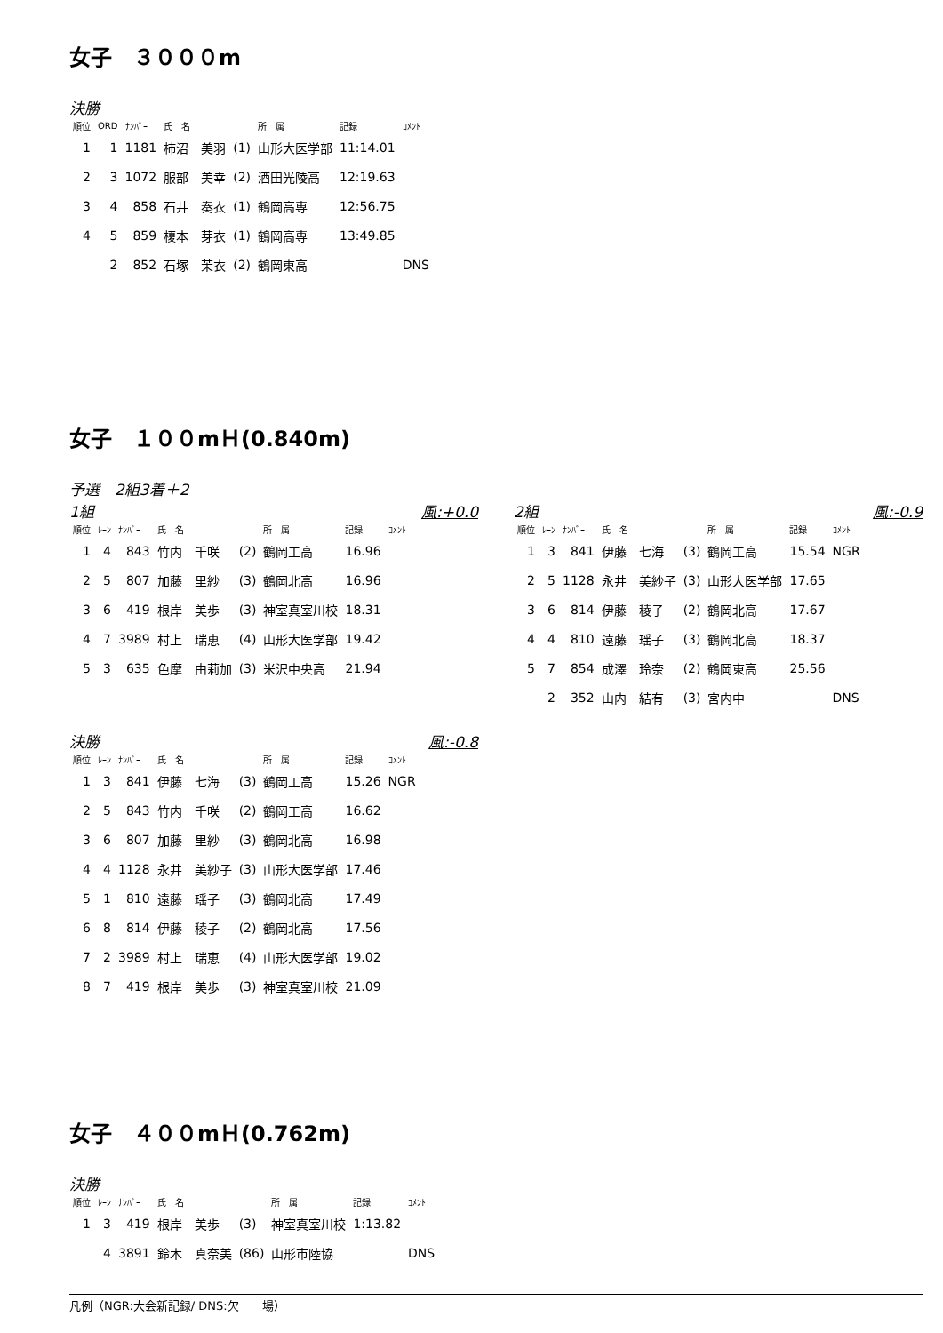女子　３０００m
決勝
| 順位 | ORD | ﾅﾝﾊﾞｰ | 氏 名 | | 所 属 | 記録 | ｺﾒﾝﾄ |
| --- | --- | --- | --- | --- | --- | --- | --- |
| 1 | 1 | 1181 | 柿沼 美羽 | (1) | 山形大医学部 | 11:14.01 | |
| 2 | 3 | 1072 | 服部 美幸 | (2) | 酒田光陵高 | 12:19.63 | |
| 3 | 4 | 858 | 石井 奏衣 | (1) | 鶴岡高専 | 12:56.75 | |
| 4 | 5 | 859 | 榎本 芽衣 | (1) | 鶴岡高専 | 13:49.85 | |
| | 2 | 852 | 石塚 茉衣 | (2) | 鶴岡東高 | | DNS |
女子　１００mＨ(0.840m)
予選　2組3着＋2
1組 風:+0.0
| 順位 | ﾚｰﾝ | ﾅﾝﾊﾞｰ | 氏 名 | | 所 属 | 記録 | ｺﾒﾝﾄ |
| --- | --- | --- | --- | --- | --- | --- | --- |
| 1 | 4 | 843 | 竹内 千咲 | (2) | 鶴岡工高 | 16.96 | |
| 2 | 5 | 807 | 加藤 里紗 | (3) | 鶴岡北高 | 16.96 | |
| 3 | 6 | 419 | 根岸 美歩 | (3) | 神室真室川校 | 18.31 | |
| 4 | 7 | 3989 | 村上 瑞恵 | (4) | 山形大医学部 | 19.42 | |
| 5 | 3 | 635 | 色摩 由莉加 | (3) | 米沢中央高 | 21.94 | |
2組 風:-0.9
| 順位 | ﾚｰﾝ | ﾅﾝﾊﾞｰ | 氏 名 | | 所 属 | 記録 | ｺﾒﾝﾄ |
| --- | --- | --- | --- | --- | --- | --- | --- |
| 1 | 3 | 841 | 伊藤 七海 | (3) | 鶴岡工高 | 15.54 | NGR |
| 2 | 5 | 1128 | 永井 美紗子 | (3) | 山形大医学部 | 17.65 | |
| 3 | 6 | 814 | 伊藤 稜子 | (2) | 鶴岡北高 | 17.67 | |
| 4 | 4 | 810 | 遠藤 瑶子 | (3) | 鶴岡北高 | 18.37 | |
| 5 | 7 | 854 | 成澤 玲奈 | (2) | 鶴岡東高 | 25.56 | |
| | 2 | 352 | 山内 結有 | (3) | 宮内中 | | DNS |
決勝 風:-0.8
| 順位 | ﾚｰﾝ | ﾅﾝﾊﾞｰ | 氏 名 | | 所 属 | 記録 | ｺﾒﾝﾄ |
| --- | --- | --- | --- | --- | --- | --- | --- |
| 1 | 3 | 841 | 伊藤 七海 | (3) | 鶴岡工高 | 15.26 | NGR |
| 2 | 5 | 843 | 竹内 千咲 | (2) | 鶴岡工高 | 16.62 | |
| 3 | 6 | 807 | 加藤 里紗 | (3) | 鶴岡北高 | 16.98 | |
| 4 | 4 | 1128 | 永井 美紗子 | (3) | 山形大医学部 | 17.46 | |
| 5 | 1 | 810 | 遠藤 瑶子 | (3) | 鶴岡北高 | 17.49 | |
| 6 | 8 | 814 | 伊藤 稜子 | (2) | 鶴岡北高 | 17.56 | |
| 7 | 2 | 3989 | 村上 瑞恵 | (4) | 山形大医学部 | 19.02 | |
| 8 | 7 | 419 | 根岸 美歩 | (3) | 神室真室川校 | 21.09 | |
女子　４００mＨ(0.762m)
決勝
| 順位 | ﾚｰﾝ | ﾅﾝﾊﾞｰ | 氏 名 | | 所 属 | 記録 | ｺﾒﾝﾄ |
| --- | --- | --- | --- | --- | --- | --- | --- |
| 1 | 3 | 419 | 根岸 美歩 | (3) | 神室真室川校 | 1:13.82 | |
| | 4 | 3891 | 鈴木 真奈美 | (86) | 山形市陸協 | | DNS |
凡例（NGR:大会新記録/ DNS:欠　　場）